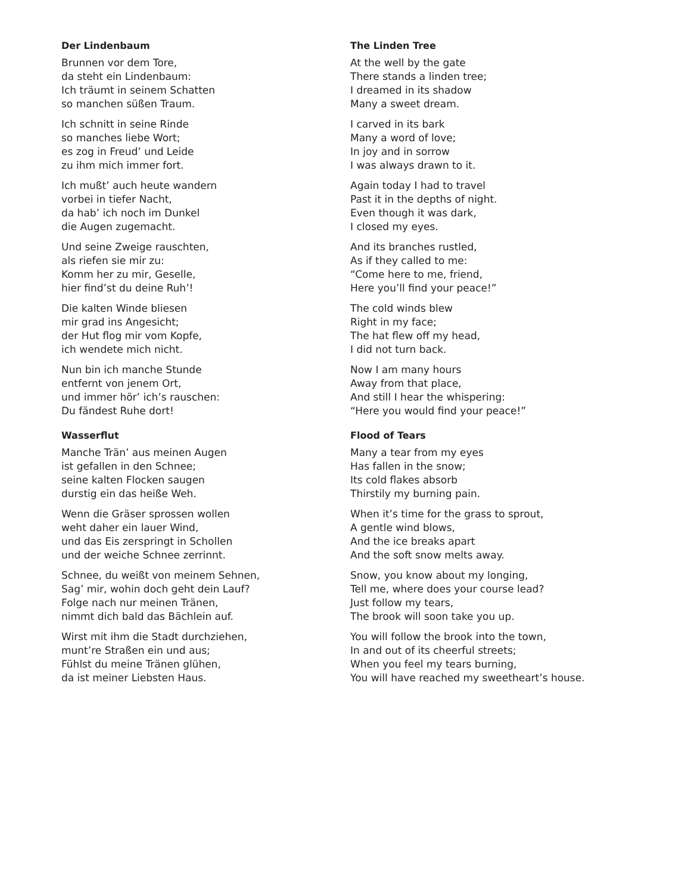Der Lindenbaum
Brunnen vor dem Tore,
da steht ein Lindenbaum:
Ich träumt in seinem Schatten
so manchen süßen Traum.
Ich schnitt in seine Rinde
so manches liebe Wort;
es zog in Freud’ und Leide
zu ihm mich immer fort.
Ich mußt’ auch heute wandern
vorbei in tiefer Nacht,
da hab’ ich noch im Dunkel
die Augen zugemacht.
Und seine Zweige rauschten,
als riefen sie mir zu:
Komm her zu mir, Geselle,
hier find’st du deine Ruh’!
Die kalten Winde bliesen
mir grad ins Angesicht;
der Hut flog mir vom Kopfe,
ich wendete mich nicht.
Nun bin ich manche Stunde
entfernt von jenem Ort,
und immer hör’ ich’s rauschen:
Du fändest Ruhe dort!
Wasserflut
Manche Trän’ aus meinen Augen
ist gefallen in den Schnee;
seine kalten Flocken saugen
durstig ein das heiße Weh.
Wenn die Gräser sprossen wollen
weht daher ein lauer Wind,
und das Eis zerspringt in Schollen
und der weiche Schnee zerrinnt.
Schnee, du weißt von meinem Sehnen,
Sag’ mir, wohin doch geht dein Lauf?
Folge nach nur meinen Tränen,
nimmt dich bald das Bächlein auf.
Wirst mit ihm die Stadt durchziehen,
munt’re Straßen ein und aus;
Fühlst du meine Tränen glühen,
da ist meiner Liebsten Haus.
The Linden Tree
At the well by the gate
There stands a linden tree;
I dreamed in its shadow
Many a sweet dream.
I carved in its bark
Many a word of love;
In joy and in sorrow
I was always drawn to it.
Again today I had to travel
Past it in the depths of night.
Even though it was dark,
I closed my eyes.
And its branches rustled,
As if they called to me:
“Come here to me, friend,
Here you’ll find your peace!”
The cold winds blew
Right in my face;
The hat flew off my head,
I did not turn back.
Now I am many hours
Away from that place,
And still I hear the whispering:
“Here you would find your peace!”
Flood of Tears
Many a tear from my eyes
Has fallen in the snow;
Its cold flakes absorb
Thirstily my burning pain.
When it’s time for the grass to sprout,
A gentle wind blows,
And the ice breaks apart
And the soft snow melts away.
Snow, you know about my longing,
Tell me, where does your course lead?
Just follow my tears,
The brook will soon take you up.
You will follow the brook into the town,
In and out of its cheerful streets;
When you feel my tears burning,
You will have reached my sweetheart’s house.